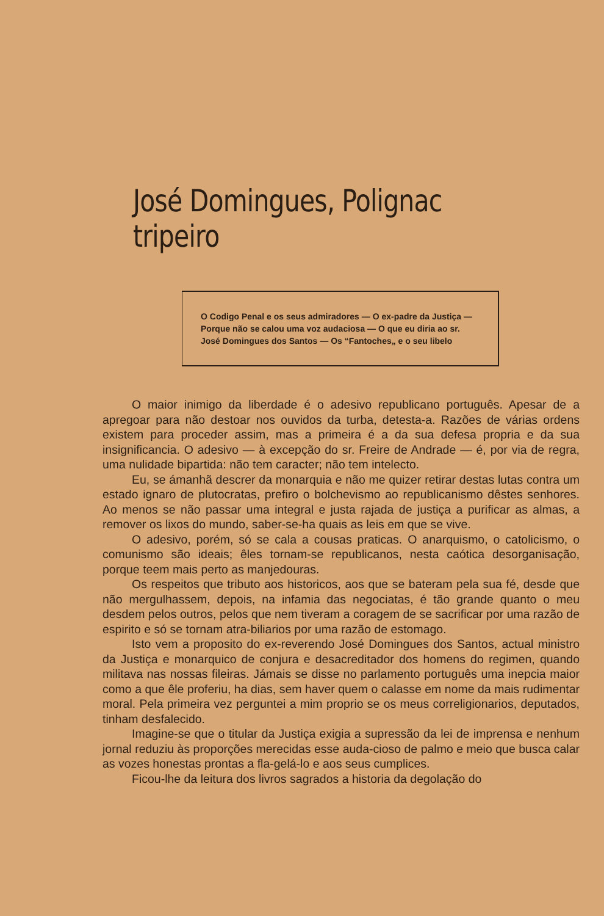José Domingues, Polignac tripeiro
O Codigo Penal e os seus admiradores — O ex-padre da Justiça — Porque não se calou uma voz audaciosa — O que eu diria ao sr. José Domingues dos Santos — Os “Fantoches„ e o seu libelo
O maior inimigo da liberdade é o adesivo republicano português. Apesar de a apregoar para não destoar nos ouvidos da turba, detesta-a. Razões de várias ordens existem para proceder assim, mas a primeira é a da sua defesa propria e da sua insignificancia. O adesivo — à excepção do sr. Freire de Andrade — é, por via de regra, uma nulidade bipartida: não tem caracter; não tem intelecto.
Eu, se ámanhã descrer da monarquia e não me quizer retirar destas lutas contra um estado ignaro de plutocratas, prefiro o bolchevismo ao republicanismo dêstes senhores. Ao menos se não passar uma integral e justa rajada de justiça a purificar as almas, a remover os lixos do mundo, saber-se-ha quais as leis em que se vive.
O adesivo, porém, só se cala a cousas praticas. O anarquismo, o catolicismo, o comunismo são ideais; êles tornam-se republicanos, nesta caótica desorganisação, porque teem mais perto as manjedouras.
Os respeitos que tributo aos historicos, aos que se bateram pela sua fé, desde que não mergulhassem, depois, na infamia das negociatas, é tão grande quanto o meu desdem pelos outros, pelos que nem tiveram a coragem de se sacrificar por uma razão de espirito e só se tornam atra-biliarios por uma razão de estomago.
Isto vem a proposito do ex-reverendo José Domingues dos Santos, actual ministro da Justiça e monarquico de conjura e desacreditador dos homens do regimen, quando militava nas nossas fileiras. Jámais se disse no parlamento português uma inepcia maior como a que êle proferiu, ha dias, sem haver quem o calasse em nome da mais rudimentar moral. Pela primeira vez perguntei a mim proprio se os meus correligionarios, deputados, tinham desfalecido.
Imagine-se que o titular da Justiça exigia a supressão da lei de imprensa e nenhum jornal reduziu às proporções merecidas esse auda-cioso de palmo e meio que busca calar as vozes honestas prontas a fla-gelá-lo e aos seus cumplices.
Ficou-lhe da leitura dos livros sagrados a historia da degolação do